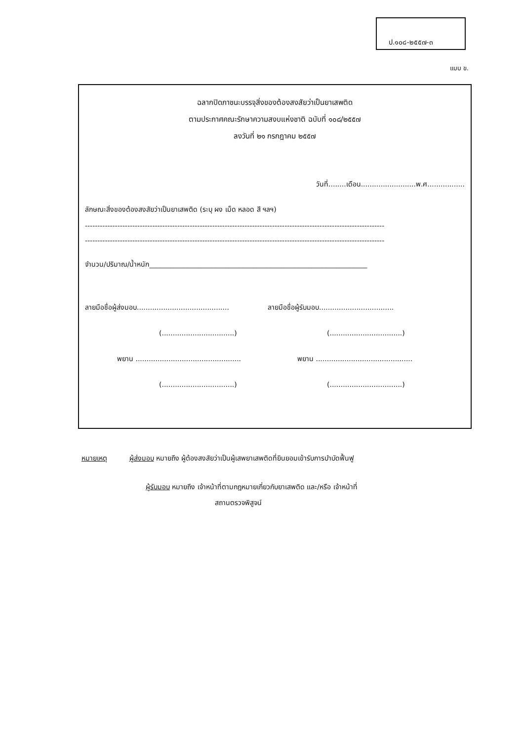ป.๑๐๘-๒๕๕๗-๓
แบบ ข.
ฉลากปิดภาชนะบรรจุสิ่งของต้องสงสัยว่าเป็นยาเสพติด
ตามประกาศคณะรักษาความสงบแห่งชาติ ฉบับที่ ๑๐๘/๒๕๕๗
ลงวันที่ ๒๑ กรกฎาคม ๒๕๕๗
วันที่........เดือน.........................พ.ศ.................
ลักษณะสิ่งของต้องสงสัยว่าเป็นยาเสพติด (ระบุ ผง เม็ด หลอด สี ฯลฯ)
------------------------------------------------------------------------------------------------------------------------
------------------------------------------------------------------------------------------------------------------------
จำนวน/ปริมาณ/น้ำหนัก_______________________________________________________________
ลายมือชื่อผู้ส่งมอบ..........................................
(.................................)
พยาน ................................................
(.................................)
ลายมือชื่อผู้รับมอบ..................................
(.................................)
พยาน ............................................
(.................................)
หมายเหตุ ผู้ส่งมอบ หมายถึง ผู้ต้องสงสัยว่าเป็นผู้เสพยาเสพติดที่ยินยอมเข้ารับการบำบัดฟื้นฟู
ผู้รับมอบ หมายถึง เจ้าหน้าที่ตามกฎหมายเกี่ยวกับยาเสพติด และ/หรือ เจ้าหน้าที่
สถานตรวจพิสูจน์